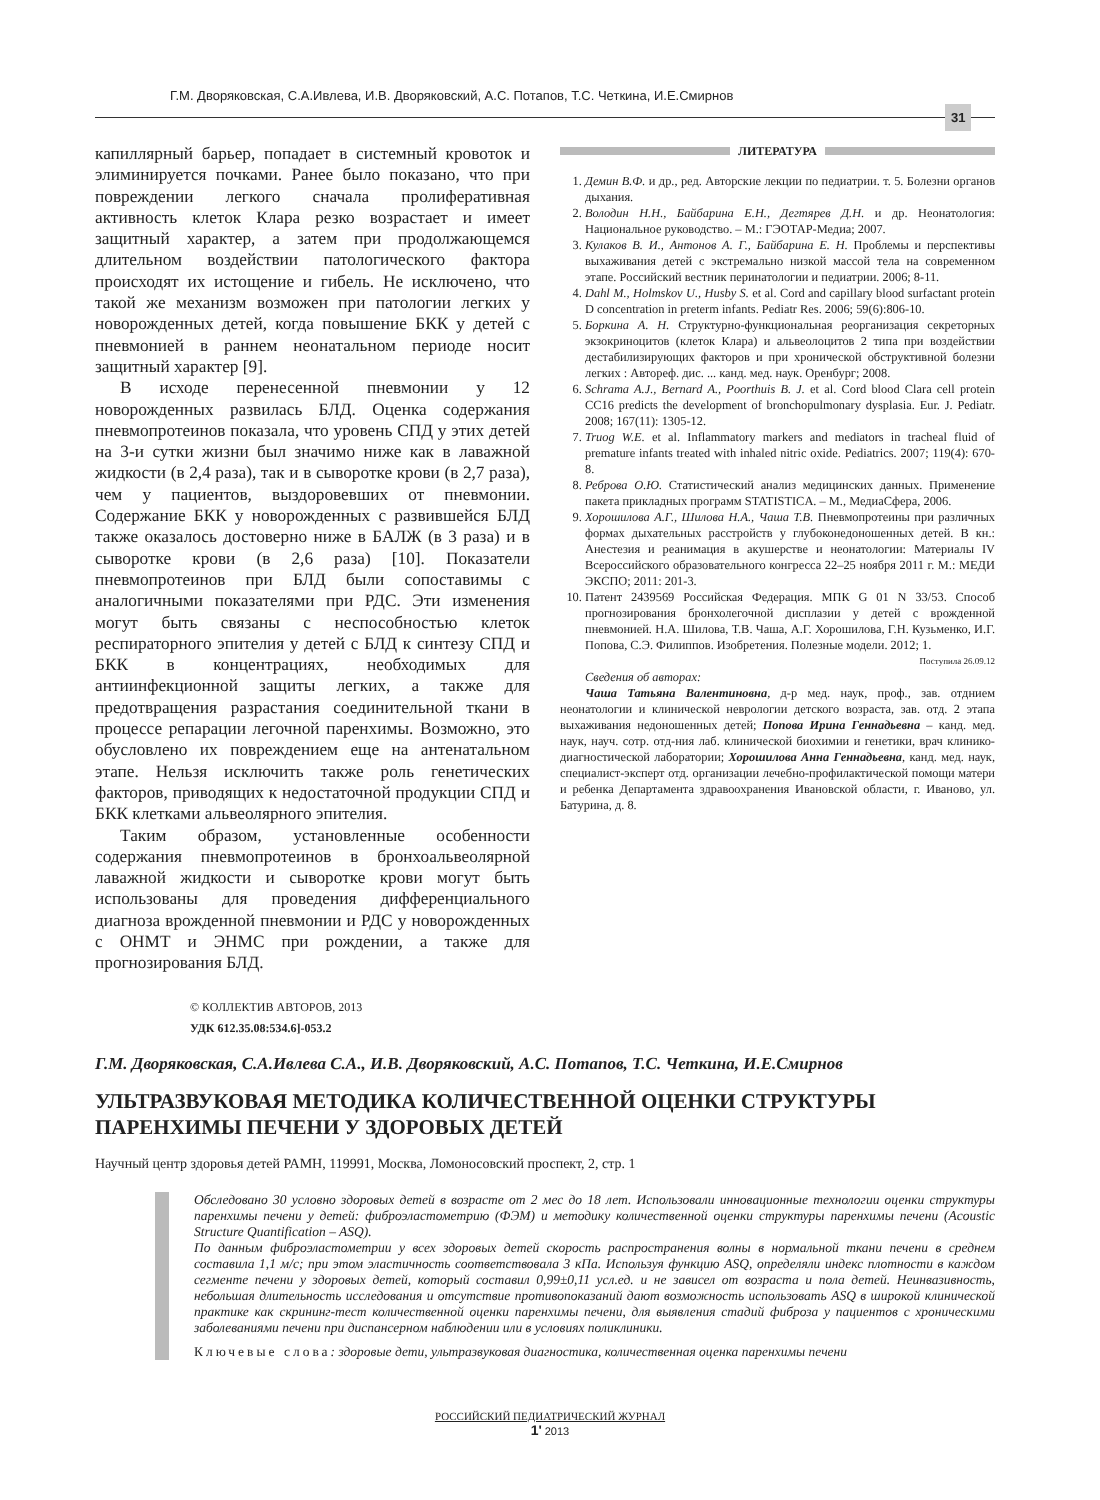Г.М. Дворяковская, С.А.Ивлева, И.В. Дворяковский, А.С. Потапов, Т.С. Четкина, И.Е.Смирнов
31
капиллярный барьер, попадает в системный кровоток и элиминируется почками. Ранее было показано, что при повреждении легкого сначала пролиферативная активность клеток Клара резко возрастает и имеет защитный характер, а затем при продолжающемся длительном воздействии патологического фактора происходят их истощение и гибель. Не исключено, что такой же механизм возможен при патологии легких у новорожденных детей, когда повышение БКК у детей с пневмонией в раннем неонатальном периоде носит защитный характер [9].
В исходе перенесенной пневмонии у 12 новорожденных развилась БЛД. Оценка содержания пневмопротеинов показала, что уровень СПД у этих детей на 3-и сутки жизни был значимо ниже как в лаважной жидкости (в 2,4 раза), так и в сыворотке крови (в 2,7 раза), чем у пациентов, выздоровевших от пневмонии. Содержание БКК у новорожденных с развившейся БЛД также оказалось достоверно ниже в БАЛЖ (в 3 раза) и в сыворотке крови (в 2,6 раза) [10]. Показатели пневмопротеинов при БЛД были сопоставимы с аналогичными показателями при РДС. Эти изменения могут быть связаны с неспособностью клеток респираторного эпителия у детей с БЛД к синтезу СПД и БКК в концентрациях, необходимых для антиинфекционной защиты легких, а также для предотвращения разрастания соединительной ткани в процессе репарации легочной паренхимы. Возможно, это обусловлено их повреждением еще на антенатальном этапе. Нельзя исключить также роль генетических факторов, приводящих к недостаточной продукции СПД и БКК клетками альвеолярного эпителия.
Таким образом, установленные особенности содержания пневмопротеинов в бронхоальвеолярной лаважной жидкости и сыворотке крови могут быть использованы для проведения дифференциального диагноза врожденной пневмонии и РДС у новорожденных с ОНМТ и ЭНМС при рождении, а также для прогнозирования БЛД.
ЛИТЕРАТУРА
1. Демин В.Ф. и др., ред. Авторские лекции по педиатрии. т. 5. Болезни органов дыхания.
2. Володин Н.Н., Байбарина Е.Н., Дегтярев Д.Н. и др. Неонатология: Национальное руководство. – М.: ГЭОТАР-Медиа; 2007.
3. Кулаков В. И., Антонов А. Г., Байбарина Е. Н. Проблемы и перспективы выхаживания детей с экстремально низкой массой тела на современном этапе. Российский вестник перинатологии и педиатрии. 2006; 8-11.
4. Dahl M., Holmskov U., Husby S. et al. Cord and capillary blood surfactant protein D concentration in preterm infants. Pediatr Res. 2006; 59(6):806-10.
5. Боркина А. Н. Структурно-функциональная реорганизация секреторных экзокриноцитов (клеток Клара) и альвеолоцитов 2 типа при воздействии дестабилизирующих факторов и при хронической обструктивной болезни легких : Автореф. дис. ... канд. мед. наук. Оренбург; 2008.
6. Schrama A.J., Bernard A., Poorthuis B. J. et al. Cord blood Clara cell protein CC16 predicts the development of bronchopulmonary dysplasia. Eur. J. Pediatr. 2008; 167(11): 1305-12.
7. Truog W.E. et al. Inflammatory markers and mediators in tracheal fluid of premature infants treated with inhaled nitric oxide. Pediatrics. 2007; 119(4): 670-8.
8. Реброва О.Ю. Статистический анализ медицинских данных. Применение пакета прикладных программ STATISTICA. – М., МедиаСфера, 2006.
9. Хорошилова А.Г., Шилова Н.А., Чаша Т.В. Пневмопротеины при различных формах дыхательных расстройств у глубоконедоношенных детей. В кн.: Анестезия и реанимация в акушерстве и неонатологии: Материалы IV Всероссийского образовательного конгресса 22–25 ноября 2011 г. М.: МЕДИ ЭКСПО; 2011: 201-3.
10. Патент 2439569 Российская Федерация. МПК G 01 N 33/53. Способ прогнозирования бронхолегочной дисплазии у детей с врожденной пневмонией. Н.А. Шилова, Т.В. Чаша, А.Г. Хорошилова, Г.Н. Кузьменко, И.Г. Попова, С.Э. Филиппов. Изобретения. Полезные модели. 2012; 1.
Поступила 26.09.12
Сведения об авторах:
Чаша Татьяна Валентиновна, д-р мед. наук, проф., зав. отднием неонатологии и клинической неврологии детского возраста, зав. отд. 2 этапа выхаживания недоношенных детей; Попова Ирина Геннадьевна – канд. мед. наук, науч. сотр. отд-ния лаб. клинической биохимии и генетики, врач клинико-диагностической лаборатории; Хорошилова Анна Геннадьевна, канд. мед. наук, специалист-эксперт отд. организации лечебно-профилактической помощи матери и ребенка Департамента здравоохранения Ивановской области, г. Иваново, ул. Батурина, д. 8.
© КОЛЛЕКТИВ АВТОРОВ, 2013
УДК 612.35.08:534.6]-053.2
Г.М. Дворяковская, С.А.Ивлева С.А., И.В. Дворяковский, А.С. Потапов, Т.С. Четкина, И.Е.Смирнов
УЛЬТРАЗВУКОВАЯ МЕТОДИКА КОЛИЧЕСТВЕННОЙ ОЦЕНКИ СТРУКТУРЫ
ПАРЕНХИМЫ ПЕЧЕНИ У ЗДОРОВЫХ ДЕТЕЙ
Научный центр здоровья детей РАМН, 119991, Москва, Ломоносовский проспект, 2, стр. 1
Обследовано 30 условно здоровых детей в возрасте от 2 мес до 18 лет. Использовали инновационные технологии оценки структуры паренхимы печени у детей: фиброэластометрию (ФЭМ) и методику количественной оценки структуры паренхимы печени (Acoustic Structure Quantification – ASQ).
По данным фиброэластометрии у всех здоровых детей скорость распространения волны в нормальной ткани печени в среднем составила 1,1 м/с; при этом эластичность соответствовала 3 кПа. Используя функцию ASQ, определяли индекс плотности в каждом сегменте печени у здоровых детей, который составил 0,99±0,11 усл.ед. и не зависел от возраста и пола детей. Неинвазивность, небольшая длительность исследования и отсутствие противопоказаний дают возможность использовать ASQ в широкой клинической практике как скрининг-тест количественной оценки паренхимы печени, для выявления стадий фиброза у пациентов с хроническими заболеваниями печени при диспансерном наблюдении или в условиях поликлиники.
Ключевые слова: здоровые дети, ультразвуковая диагностика, количественная оценка паренхимы печени
РОССИЙСКИЙ ПЕДИАТРИЧЕСКИЙ ЖУРНАЛ
1' 2013